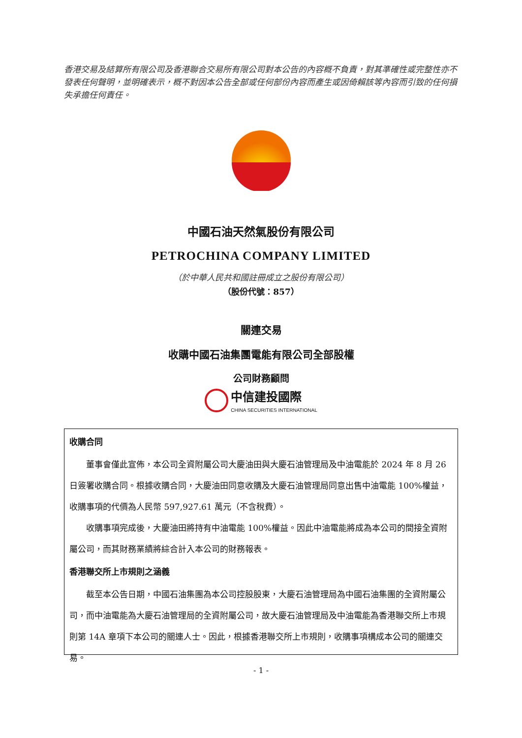香港交易及結算所有限公司及香港聯合交易所有限公司對本公告的內容概不負責，對其準確性或完整性亦不發表任何聲明，並明確表示，概不對因本公告全部或任何部份內容而產生或因倚賴該等內容而引致的任何損失承擔任何責任。
中國石油天然氣股份有限公司
PETROCHINA COMPANY LIMITED
（於中華人民共和國註冊成立之股份有限公司）
（股份代號：857）
關連交易
收購中國石油集團電能有限公司全部股權
公司財務顧問
中信建投國際
CHINA SECURITIES INTERNATIONAL
收購合同
董事會僅此宣佈，本公司全資附屬公司大慶油田與大慶石油管理局及中油電能於 2024 年 8 月 26 日簽署收購合同。根據收購合同，大慶油田同意收購及大慶石油管理局同意出售中油電能 100%權益，收購事項的代價為人民幣 597,927.61 萬元（不含稅費）。
收購事項完成後，大慶油田將持有中油電能 100%權益。因此中油電能將成為本公司的間接全資附屬公司，而其財務業績將綜合計入本公司的財務報表。
香港聯交所上市規則之涵義
截至本公告日期，中國石油集團為本公司控股股東，大慶石油管理局為中國石油集團的全資附屬公司，而中油電能為大慶石油管理局的全資附屬公司，故大慶石油管理局及中油電能為香港聯交所上市規則第 14A 章項下本公司的關連人士。因此，根據香港聯交所上市規則，收購事項構成本公司的關連交易。
- 1 -